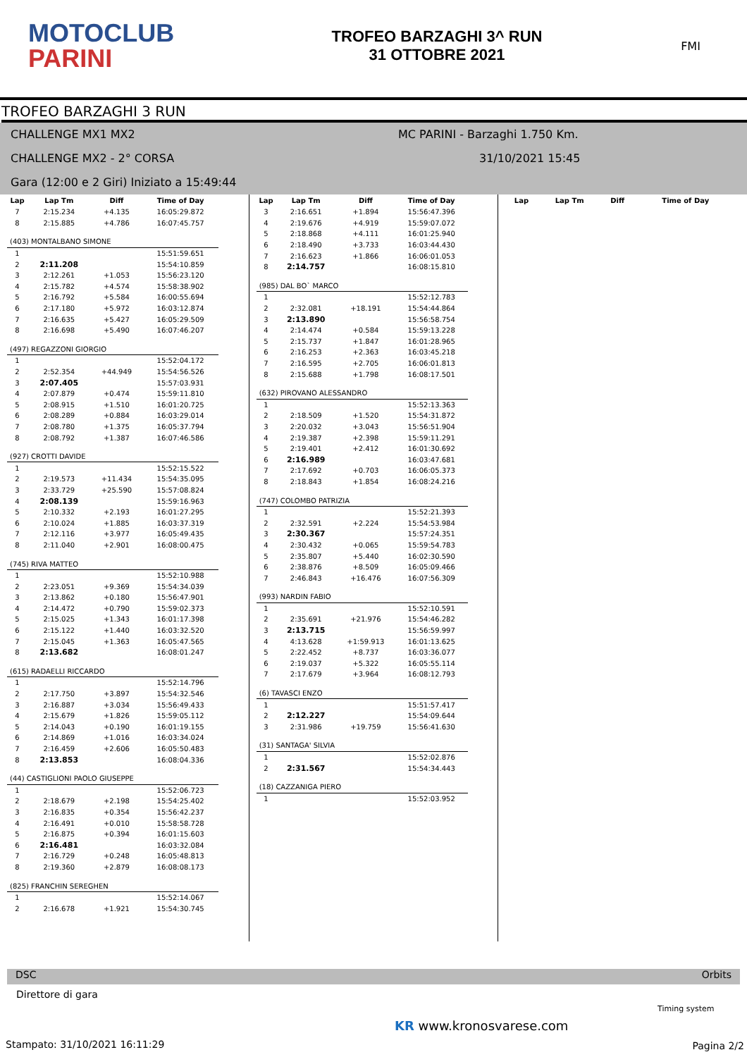MOTOCLUB
PARINI
TROFEO BARZAGHI 3^ RUN
31 OTTOBRE 2021
FMI
TROFEO BARZAGHI 3 RUN
CHALLENGE MX1 MX2 MC PARINI - Barzaghi 1.750 Km.
CHALLENGE MX2 - 2° CORSA 31/10/2021 15:45
Gara (12:00 e 2 Giri) Iniziato a 15:49:44
| Lap | Lap Tm | Diff | Time of Day |
| --- | --- | --- | --- |
| 7 | 2:15.234 | +4.135 | 16:05:29.872 |
| 8 | 2:15.885 | +4.786 | 16:07:45.757 |
| (403) MONTALBANO SIMONE | | | |
| 1 | | | 15:51:59.651 |
| 2 | 2:11.208 | | 15:54:10.859 |
| 3 | 2:12.261 | +1.053 | 15:56:23.120 |
| 4 | 2:15.782 | +4.574 | 15:58:38.902 |
| 5 | 2:16.792 | +5.584 | 16:00:55.694 |
| 6 | 2:17.180 | +5.972 | 16:03:12.874 |
| 7 | 2:16.635 | +5.427 | 16:05:29.509 |
| 8 | 2:16.698 | +5.490 | 16:07:46.207 |
| (497) REGAZZONI GIORGIO | | | |
| 1 | | | 15:52:04.172 |
| 2 | 2:52.354 | +44.949 | 15:54:56.526 |
| 3 | 2:07.405 | | 15:57:03.931 |
| 4 | 2:07.879 | +0.474 | 15:59:11.810 |
| 5 | 2:08.915 | +1.510 | 16:01:20.725 |
| 6 | 2:08.289 | +0.884 | 16:03:29.014 |
| 7 | 2:08.780 | +1.375 | 16:05:37.794 |
| 8 | 2:08.792 | +1.387 | 16:07:46.586 |
| (927) CROTTI DAVIDE | | | |
| 1 | | | 15:52:15.522 |
| 2 | 2:19.573 | +11.434 | 15:54:35.095 |
| 3 | 2:33.729 | +25.590 | 15:57:08.824 |
| 4 | 2:08.139 | | 15:59:16.963 |
| 5 | 2:10.332 | +2.193 | 16:01:27.295 |
| 6 | 2:10.024 | +1.885 | 16:03:37.319 |
| 7 | 2:12.116 | +3.977 | 16:05:49.435 |
| 8 | 2:11.040 | +2.901 | 16:08:00.475 |
| (745) RIVA MATTEO | | | |
| 1 | | | 15:52:10.988 |
| 2 | 2:23.051 | +9.369 | 15:54:34.039 |
| 3 | 2:13.862 | +0.180 | 15:56:47.901 |
| 4 | 2:14.472 | +0.790 | 15:59:02.373 |
| 5 | 2:15.025 | +1.343 | 16:01:17.398 |
| 6 | 2:15.122 | +1.440 | 16:03:32.520 |
| 7 | 2:15.045 | +1.363 | 16:05:47.565 |
| 8 | 2:13.682 | | 16:08:01.247 |
| (615) RADAELLI RICCARDO | | | |
| 1 | | | 15:52:14.796 |
| 2 | 2:17.750 | +3.897 | 15:54:32.546 |
| 3 | 2:16.887 | +3.034 | 15:56:49.433 |
| 4 | 2:15.679 | +1.826 | 15:59:05.112 |
| 5 | 2:14.043 | +0.190 | 16:01:19.155 |
| 6 | 2:14.869 | +1.016 | 16:03:34.024 |
| 7 | 2:16.459 | +2.606 | 16:05:50.483 |
| 8 | 2:13.853 | | 16:08:04.336 |
| (44) CASTIGLIONI PAOLO GIUSEPPE | | | |
| 1 | | | 15:52:06.723 |
| 2 | 2:18.679 | +2.198 | 15:54:25.402 |
| 3 | 2:16.835 | +0.354 | 15:56:42.237 |
| 4 | 2:16.491 | +0.010 | 15:58:58.728 |
| 5 | 2:16.875 | +0.394 | 16:01:15.603 |
| 6 | 2:16.481 | | 16:03:32.084 |
| 7 | 2:16.729 | +0.248 | 16:05:48.813 |
| 8 | 2:19.360 | +2.879 | 16:08:08.173 |
| (825) FRANCHIN SEREGHEN | | | |
| 1 | | | 15:52:14.067 |
| 2 | 2:16.678 | +1.921 | 15:54:30.745 |
| Lap | Lap Tm | Diff | Time of Day |
| --- | --- | --- | --- |
| 3 | 2:16.651 | +1.894 | 15:56:47.396 |
| 4 | 2:19.676 | +4.919 | 15:59:07.072 |
| 5 | 2:18.868 | +4.111 | 16:01:25.940 |
| 6 | 2:18.490 | +3.733 | 16:03:44.430 |
| 7 | 2:16.623 | +1.866 | 16:06:01.053 |
| 8 | 2:14.757 | | 16:08:15.810 |
| (985) DAL BO` MARCO | | | |
| 1 | | | 15:52:12.783 |
| 2 | 2:32.081 | +18.191 | 15:54:44.864 |
| 3 | 2:13.890 | | 15:56:58.754 |
| 4 | 2:14.474 | +0.584 | 15:59:13.228 |
| 5 | 2:15.737 | +1.847 | 16:01:28.965 |
| 6 | 2:16.253 | +2.363 | 16:03:45.218 |
| 7 | 2:16.595 | +2.705 | 16:06:01.813 |
| 8 | 2:15.688 | +1.798 | 16:08:17.501 |
| (632) PIROVANO ALESSANDRO | | | |
| 1 | | | 15:52:13.363 |
| 2 | 2:18.509 | +1.520 | 15:54:31.872 |
| 3 | 2:20.032 | +3.043 | 15:56:51.904 |
| 4 | 2:19.387 | +2.398 | 15:59:11.291 |
| 5 | 2:19.401 | +2.412 | 16:01:30.692 |
| 6 | 2:16.989 | | 16:03:47.681 |
| 7 | 2:17.692 | +0.703 | 16:06:05.373 |
| 8 | 2:18.843 | +1.854 | 16:08:24.216 |
| (747) COLOMBO PATRIZIA | | | |
| 1 | | | 15:52:21.393 |
| 2 | 2:32.591 | +2.224 | 15:54:53.984 |
| 3 | 2:30.367 | | 15:57:24.351 |
| 4 | 2:30.432 | +0.065 | 15:59:54.783 |
| 5 | 2:35.807 | +5.440 | 16:02:30.590 |
| 6 | 2:38.876 | +8.509 | 16:05:09.466 |
| 7 | 2:46.843 | +16.476 | 16:07:56.309 |
| (993) NARDIN FABIO | | | |
| 1 | | | 15:52:10.591 |
| 2 | 2:35.691 | +21.976 | 15:54:46.282 |
| 3 | 2:13.715 | | 15:56:59.997 |
| 4 | 4:13.628 | +1:59.913 | 16:01:13.625 |
| 5 | 2:22.452 | +8.737 | 16:03:36.077 |
| 6 | 2:19.037 | +5.322 | 16:05:55.114 |
| 7 | 2:17.679 | +3.964 | 16:08:12.793 |
| (6) TAVASCI ENZO | | | |
| 1 | | | 15:51:57.417 |
| 2 | 2:12.227 | | 15:54:09.644 |
| 3 | 2:31.986 | +19.759 | 15:56:41.630 |
| (31) SANTAGA' SILVIA | | | |
| 1 | | | 15:52:02.876 |
| 2 | 2:31.567 | | 15:54:34.443 |
| (18) CAZZANIGA PIERO | | | |
| 1 | | | 15:52:03.952 |
| Lap | Lap Tm | Diff | Time of Day |
| --- | --- | --- | --- |
DSC Orbits
Direttore di gara
KR www.kronosvarese.com
Timing system
Stampato: 31/10/2021 16:11:29 Pagina 2/2